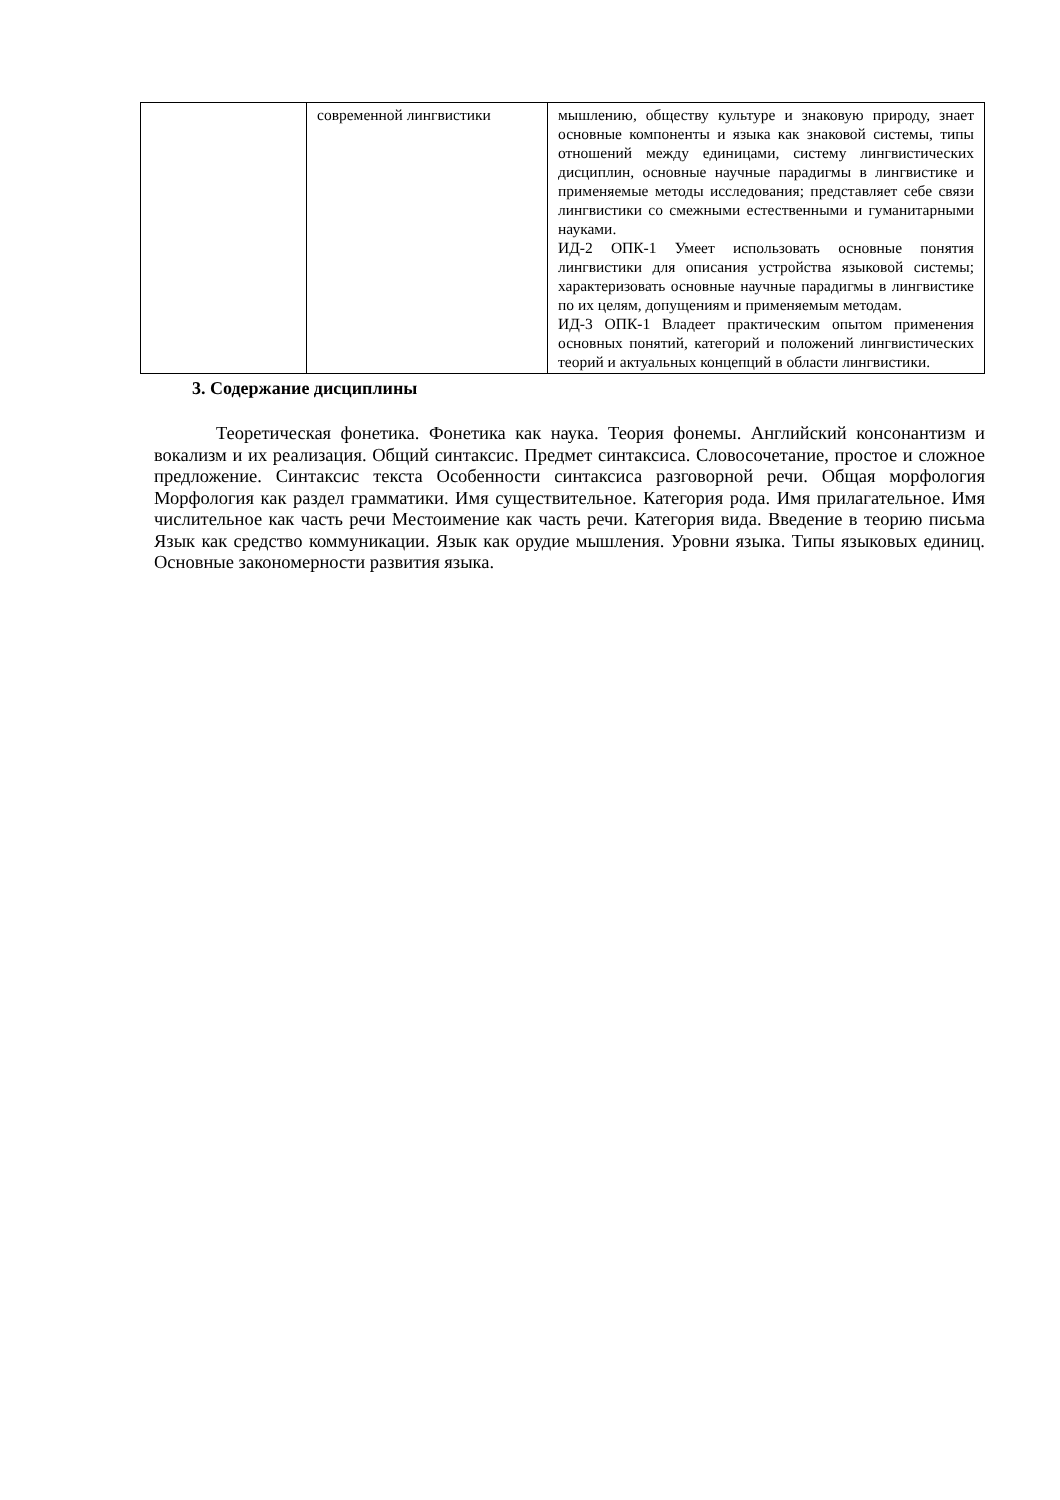| | современной лингвистики | мышлению, обществу культуре и знаковую природу, знает основные компоненты и языка как знаковой системы, типы отношений между единицами, систему лингвистических дисциплин, основные научные парадигмы в лингвистике и применяемые методы исследования; представляет себе связи лингвистики со смежными естественными и гуманитарными науками. ИД-2 ОПК-1 Умеет использовать основные понятия лингвистики для описания устройства языковой системы; характеризовать основные научные парадигмы в лингвистике по их целям, допущениям и применяемым методам. ИД-3 ОПК-1 Владеет практическим опытом применения основных понятий, категорий и положений лингвистических теорий и актуальных концепций в области лингвистики. |
3. Содержание дисциплины
Теоретическая фонетика. Фонетика как наука. Теория фонемы. Английский консонантизм и вокализм и их реализация. Общий синтаксис. Предмет синтаксиса. Словосочетание, простое и сложное предложение. Синтаксис текста Особенности синтаксиса разговорной речи. Общая морфология Морфология как раздел грамматики. Имя существительное. Категория рода. Имя прилагательное. Имя числительное как часть речи Местоимение как часть речи. Категория вида. Введение в теорию письма Язык как средство коммуникации. Язык как орудие мышления. Уровни языка. Типы языковых единиц. Основные закономерности развития языка.